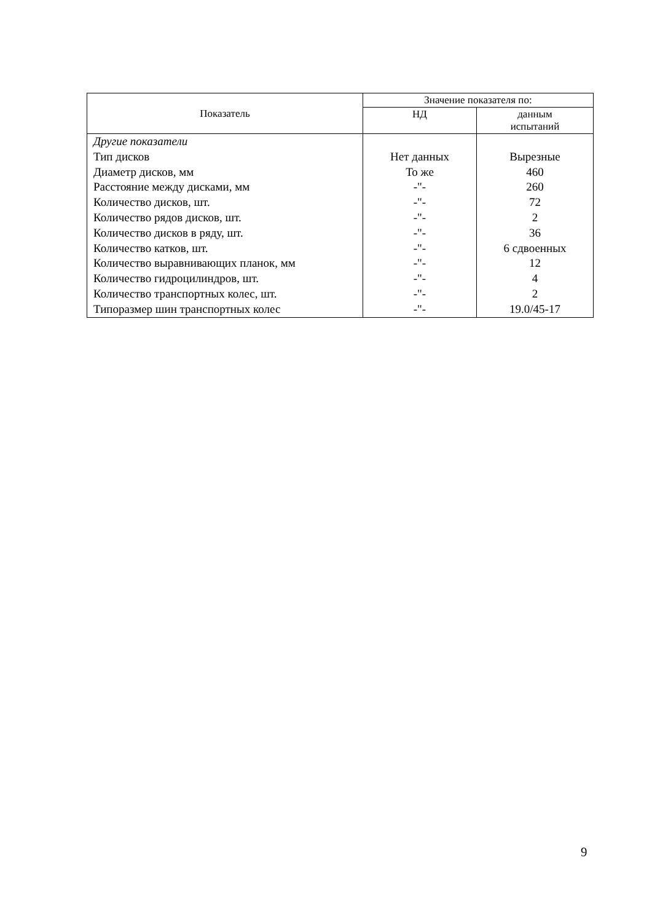| Показатель | Значение показателя по: | |
| --- | --- | --- |
| | НД | данным испытаний |
| Другие показатели | | |
| Тип дисков | Нет данных | Вырезные |
| Диаметр дисков, мм | То же | 460 |
| Расстояние между дисками, мм | -"- | 260 |
| Количество дисков, шт. | -"- | 72 |
| Количество рядов дисков, шт. | -"- | 2 |
| Количество дисков в ряду, шт. | -"- | 36 |
| Количество катков, шт. | -"- | 6 сдвоенных |
| Количество выравнивающих планок, мм | -"- | 12 |
| Количество гидроцилиндров, шт. | -"- | 4 |
| Количество транспортных колес, шт. | -"- | 2 |
| Типоразмер шин транспортных колес | -"- | 19.0/45-17 |
9